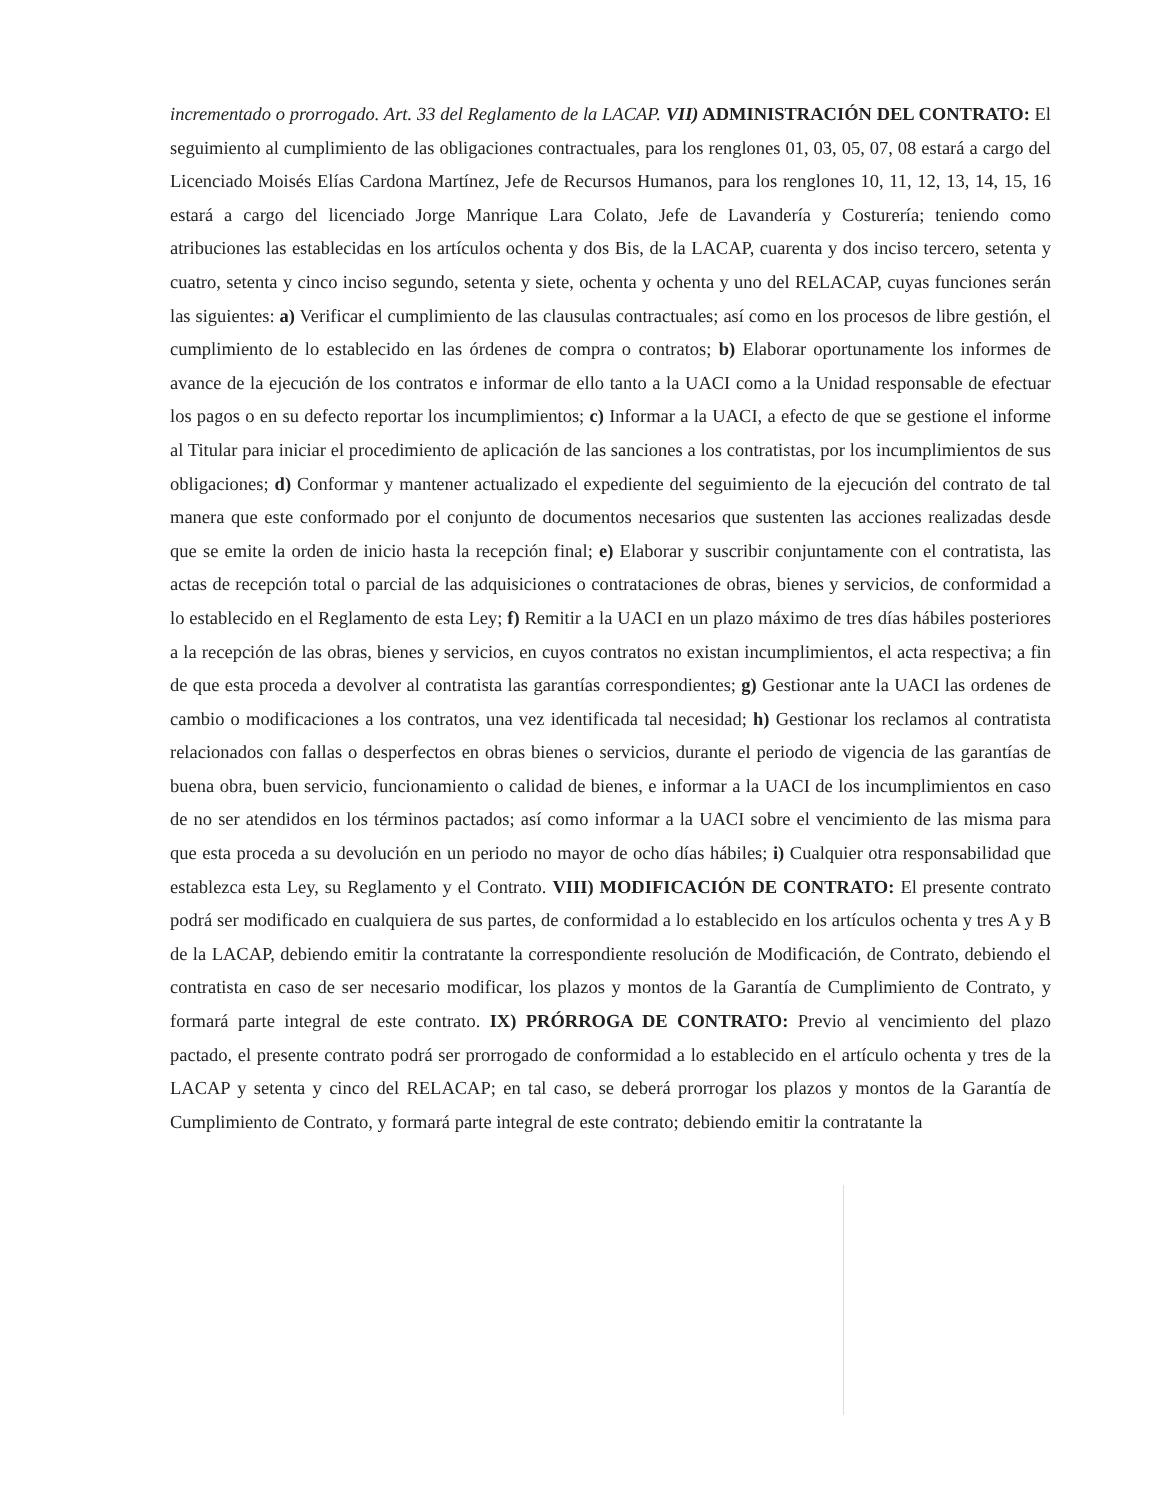incrementado o prorrogado. Art. 33 del Reglamento de la LACAP. VII) ADMINISTRACIÓN DEL CONTRATO: El seguimiento al cumplimiento de las obligaciones contractuales, para los renglones 01, 03, 05, 07, 08 estará a cargo del Licenciado Moisés Elías Cardona Martínez, Jefe de Recursos Humanos, para los renglones 10, 11, 12, 13, 14, 15, 16 estará a cargo del licenciado Jorge Manrique Lara Colato, Jefe de Lavandería y Costurería; teniendo como atribuciones las establecidas en los artículos ochenta y dos Bis, de la LACAP, cuarenta y dos inciso tercero, setenta y cuatro, setenta y cinco inciso segundo, setenta y siete, ochenta y ochenta y uno del RELACAP, cuyas funciones serán las siguientes: a) Verificar el cumplimiento de las clausulas contractuales; así como en los procesos de libre gestión, el cumplimiento de lo establecido en las órdenes de compra o contratos; b) Elaborar oportunamente los informes de avance de la ejecución de los contratos e informar de ello tanto a la UACI como a la Unidad responsable de efectuar los pagos o en su defecto reportar los incumplimientos; c) Informar a la UACI, a efecto de que se gestione el informe al Titular para iniciar el procedimiento de aplicación de las sanciones a los contratistas, por los incumplimientos de sus obligaciones; d) Conformar y mantener actualizado el expediente del seguimiento de la ejecución del contrato de tal manera que este conformado por el conjunto de documentos necesarios que sustenten las acciones realizadas desde que se emite la orden de inicio hasta la recepción final; e) Elaborar y suscribir conjuntamente con el contratista, las actas de recepción total o parcial de las adquisiciones o contrataciones de obras, bienes y servicios, de conformidad a lo establecido en el Reglamento de esta Ley; f) Remitir a la UACI en un plazo máximo de tres días hábiles posteriores a la recepción de las obras, bienes y servicios, en cuyos contratos no existan incumplimientos, el acta respectiva; a fin de que esta proceda a devolver al contratista las garantías correspondientes; g) Gestionar ante la UACI las ordenes de cambio o modificaciones a los contratos, una vez identificada tal necesidad; h) Gestionar los reclamos al contratista relacionados con fallas o desperfectos en obras bienes o servicios, durante el periodo de vigencia de las garantías de buena obra, buen servicio, funcionamiento o calidad de bienes, e informar a la UACI de los incumplimientos en caso de no ser atendidos en los términos pactados; así como informar a la UACI sobre el vencimiento de las misma para que esta proceda a su devolución en un periodo no mayor de ocho días hábiles; i) Cualquier otra responsabilidad que establezca esta Ley, su Reglamento y el Contrato. VIII) MODIFICACIÓN DE CONTRATO: El presente contrato podrá ser modificado en cualquiera de sus partes, de conformidad a lo establecido en los artículos ochenta y tres A y B de la LACAP, debiendo emitir la contratante la correspondiente resolución de Modificación, de Contrato, debiendo el contratista en caso de ser necesario modificar, los plazos y montos de la Garantía de Cumplimiento de Contrato, y formará parte integral de este contrato. IX) PRÓRROGA DE CONTRATO: Previo al vencimiento del plazo pactado, el presente contrato podrá ser prorrogado de conformidad a lo establecido en el artículo ochenta y tres de la LACAP y setenta y cinco del RELACAP; en tal caso, se deberá prorrogar los plazos y montos de la Garantía de Cumplimiento de Contrato, y formará parte integral de este contrato; debiendo emitir la contratante la